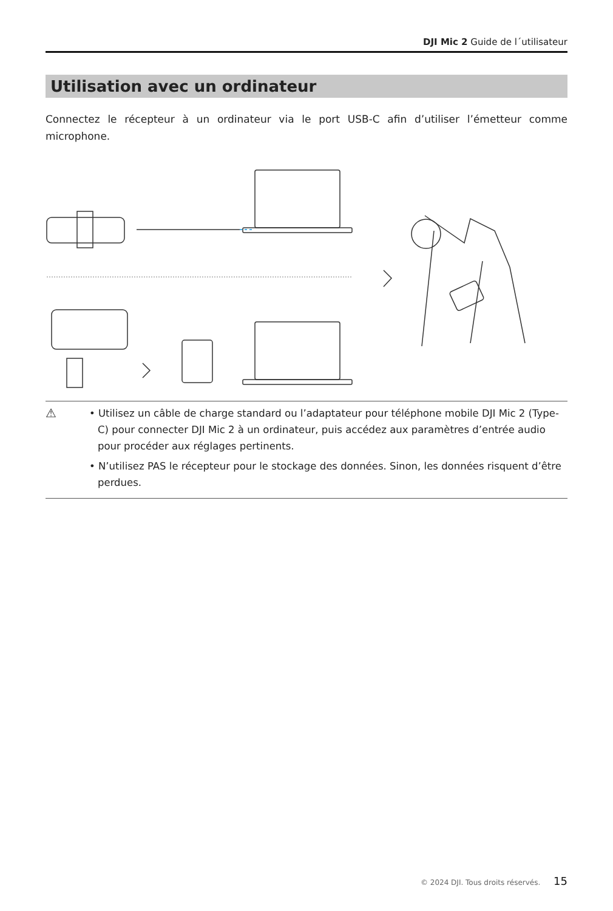DJI Mic 2 Guide de l´utilisateur
Utilisation avec un ordinateur
Connectez le récepteur à un ordinateur via le port USB-C afin d’utiliser l’émetteur comme microphone.
⚠
• Utilisez un câble de charge standard ou l’adaptateur pour téléphone mobile DJI Mic 2 (Type-C) pour connecter DJI Mic 2 à un ordinateur, puis accédez aux paramètres d’entrée audio pour procéder aux réglages pertinents.
• N’utilisez PAS le récepteur pour le stockage des données. Sinon, les données risquent d’être perdues.
© 2024 DJI. Tous droits réservés. 15